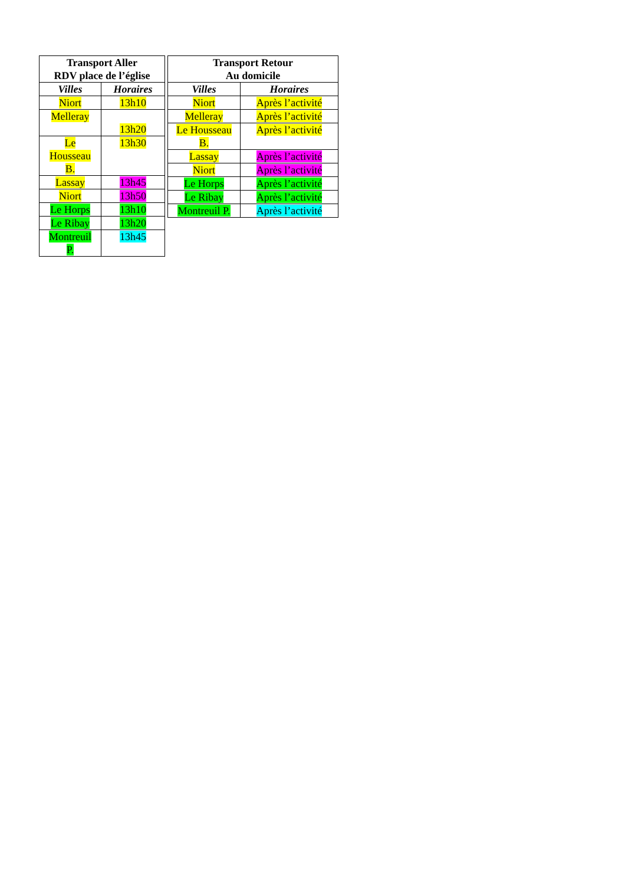| Transport Aller RDV place de l’église | |
| --- | --- |
| Villes | Horaires |
| Niort | 13h10 |
| Melleray | 13h20 |
| Le Housseau B. | 13h30 |
| Lassay | 13h45 |
| Niort | 13h50 |
| Le Horps | 13h10 |
| Le Ribay | 13h20 |
| Montreuil P. | 13h45 |
| Transport Retour Au domicile | |
| --- | --- |
| Villes | Horaires |
| Niort | Après l’activité |
| Melleray | Après l’activité |
| Le Housseau B. | Après l’activité |
| Lassay | Après l’activité |
| Niort | Après l’activité |
| Le Horps | Après l’activité |
| Le Ribay | Après l’activité |
| Montreuil P. | Après l’activité |